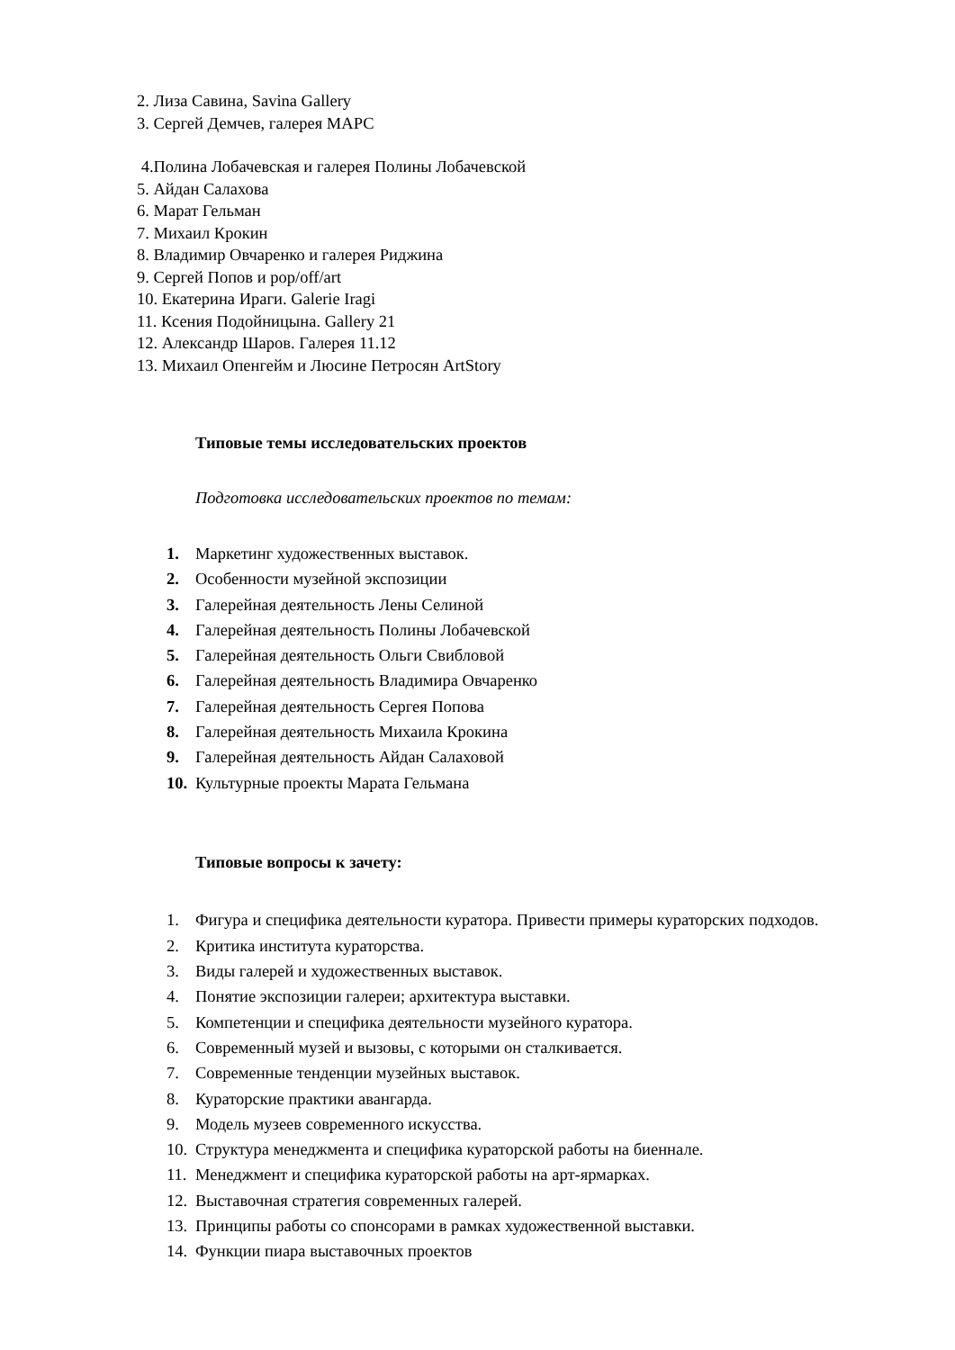2. Лиза Савина, Savina Gallery
3. Сергей Демчев, галерея МАРС
4.Полина Лобачевская и галерея Полины Лобачевской
5. Айдан Салахова
6. Марат Гельман
7. Михаил Крокин
8. Владимир Овчаренко и галерея Риджина
9. Сергей Попов и pop/off/art
10. Екатерина Ираги. Galerie Iragi
11. Ксения Подойницына. Gallery 21
12. Александр Шаров. Галерея 11.12
13. Михаил Опенгейм и Люсине Петросян ArtStory
Типовые темы исследовательских проектов
Подготовка исследовательских проектов по темам:
1. Маркетинг художественных выставок.
2. Особенности музейной экспозиции
3. Галерейная деятельность Лены Селиной
4. Галерейная деятельность Полины Лобачевской
5. Галерейная деятельность Ольги Свибловой
6. Галерейная деятельность Владимира Овчаренко
7. Галерейная деятельность Сергея Попова
8. Галерейная деятельность Михаила Крокина
9. Галерейная деятельность Айдан Салаховой
10. Культурные проекты Марата Гельмана
Типовые вопросы к зачету:
1. Фигура и специфика деятельности куратора. Привести примеры кураторских подходов.
2. Критика института кураторства.
3. Виды галерей и художественных выставок.
4. Понятие экспозиции галереи; архитектура выставки.
5. Компетенции и специфика деятельности музейного куратора.
6. Современный музей и вызовы, с которыми он сталкивается.
7. Современные тенденции музейных выставок.
8. Кураторские практики авангарда.
9. Модель музеев современного искусства.
10. Структура менеджмента и специфика кураторской работы на биеннале.
11. Менеджмент и специфика кураторской работы на арт-ярмарках.
12. Выставочная стратегия современных галерей.
13. Принципы работы со спонсорами в рамках художественной выставки.
14. Функции пиара выставочных проектов